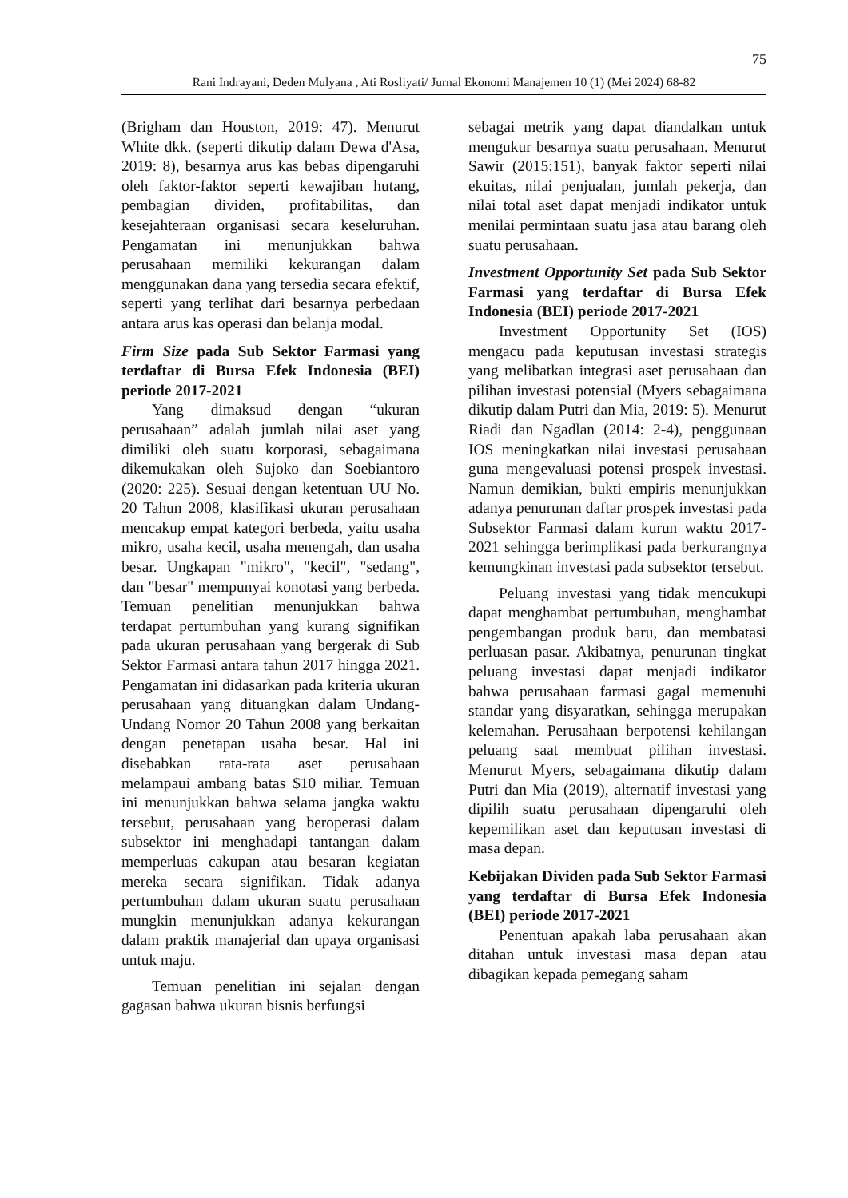75
Rani Indrayani, Deden Mulyana , Ati Rosliyati/ Jurnal Ekonomi Manajemen 10 (1) (Mei 2024) 68-82
(Brigham dan Houston, 2019: 47). Menurut White dkk. (seperti dikutip dalam Dewa d'Asa, 2019: 8), besarnya arus kas bebas dipengaruhi oleh faktor-faktor seperti kewajiban hutang, pembagian dividen, profitabilitas, dan kesejahteraan organisasi secara keseluruhan. Pengamatan ini menunjukkan bahwa perusahaan memiliki kekurangan dalam menggunakan dana yang tersedia secara efektif, seperti yang terlihat dari besarnya perbedaan antara arus kas operasi dan belanja modal.
Firm Size pada Sub Sektor Farmasi yang terdaftar di Bursa Efek Indonesia (BEI) periode 2017-2021
Yang dimaksud dengan “ukuran perusahaan” adalah jumlah nilai aset yang dimiliki oleh suatu korporasi, sebagaimana dikemukakan oleh Sujoko dan Soebiantoro (2020: 225). Sesuai dengan ketentuan UU No. 20 Tahun 2008, klasifikasi ukuran perusahaan mencakup empat kategori berbeda, yaitu usaha mikro, usaha kecil, usaha menengah, dan usaha besar. Ungkapan "mikro", "kecil", "sedang", dan "besar" mempunyai konotasi yang berbeda. Temuan penelitian menunjukkan bahwa terdapat pertumbuhan yang kurang signifikan pada ukuran perusahaan yang bergerak di Sub Sektor Farmasi antara tahun 2017 hingga 2021. Pengamatan ini didasarkan pada kriteria ukuran perusahaan yang dituangkan dalam Undang-Undang Nomor 20 Tahun 2008 yang berkaitan dengan penetapan usaha besar. Hal ini disebabkan rata-rata aset perusahaan melampaui ambang batas $10 miliar. Temuan ini menunjukkan bahwa selama jangka waktu tersebut, perusahaan yang beroperasi dalam subsektor ini menghadapi tantangan dalam memperluas cakupan atau besaran kegiatan mereka secara signifikan. Tidak adanya pertumbuhan dalam ukuran suatu perusahaan mungkin menunjukkan adanya kekurangan dalam praktik manajerial dan upaya organisasi untuk maju.
Temuan penelitian ini sejalan dengan gagasan bahwa ukuran bisnis berfungsi
sebagai metrik yang dapat diandalkan untuk mengukur besarnya suatu perusahaan. Menurut Sawir (2015:151), banyak faktor seperti nilai ekuitas, nilai penjualan, jumlah pekerja, dan nilai total aset dapat menjadi indikator untuk menilai permintaan suatu jasa atau barang oleh suatu perusahaan.
Investment Opportunity Set pada Sub Sektor Farmasi yang terdaftar di Bursa Efek Indonesia (BEI) periode 2017-2021
Investment Opportunity Set (IOS) mengacu pada keputusan investasi strategis yang melibatkan integrasi aset perusahaan dan pilihan investasi potensial (Myers sebagaimana dikutip dalam Putri dan Mia, 2019: 5). Menurut Riadi dan Ngadlan (2014: 2-4), penggunaan IOS meningkatkan nilai investasi perusahaan guna mengevaluasi potensi prospek investasi. Namun demikian, bukti empiris menunjukkan adanya penurunan daftar prospek investasi pada Subsektor Farmasi dalam kurun waktu 2017-2021 sehingga berimplikasi pada berkurangnya kemungkinan investasi pada subsektor tersebut.
Peluang investasi yang tidak mencukupi dapat menghambat pertumbuhan, menghambat pengembangan produk baru, dan membatasi perluasan pasar. Akibatnya, penurunan tingkat peluang investasi dapat menjadi indikator bahwa perusahaan farmasi gagal memenuhi standar yang disyaratkan, sehingga merupakan kelemahan. Perusahaan berpotensi kehilangan peluang saat membuat pilihan investasi. Menurut Myers, sebagaimana dikutip dalam Putri dan Mia (2019), alternatif investasi yang dipilih suatu perusahaan dipengaruhi oleh kepemilikan aset dan keputusan investasi di masa depan.
Kebijakan Dividen pada Sub Sektor Farmasi yang terdaftar di Bursa Efek Indonesia (BEI) periode 2017-2021
Penentuan apakah laba perusahaan akan ditahan untuk investasi masa depan atau dibagikan kepada pemegang saham